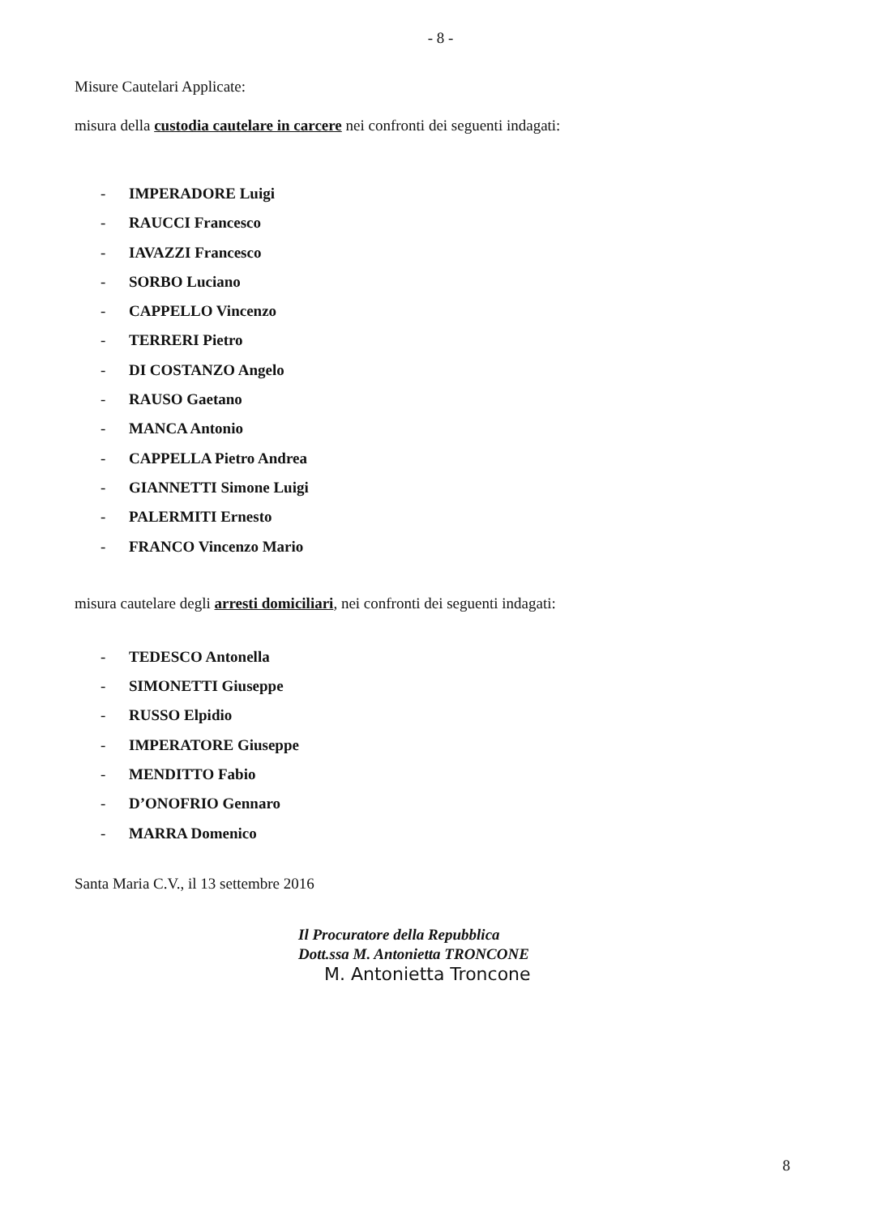- 8 -
Misure Cautelari Applicate:
misura della custodia cautelare in carcere nei confronti dei seguenti indagati:
- IMPERADORE Luigi
- RAUCCI Francesco
- IAVAZZI Francesco
- SORBO Luciano
- CAPPELLO Vincenzo
- TERRERI Pietro
- DI COSTANZO Angelo
- RAUSO Gaetano
- MANCA Antonio
- CAPPELLA Pietro Andrea
- GIANNETTI Simone Luigi
- PALERMITI Ernesto
- FRANCO Vincenzo Mario
misura cautelare degli arresti domiciliari, nei confronti dei seguenti indagati:
- TEDESCO Antonella
- SIMONETTI Giuseppe
- RUSSO Elpidio
- IMPERATORE Giuseppe
- MENDITTO Fabio
- D’ONOFRIO Gennaro
- MARRA Domenico
Santa Maria C.V., il 13 settembre 2016
Il Procuratore della Repubblica
Dott.ssa M. Antonietta TRONCONE
M. Antonietta Troncone
8